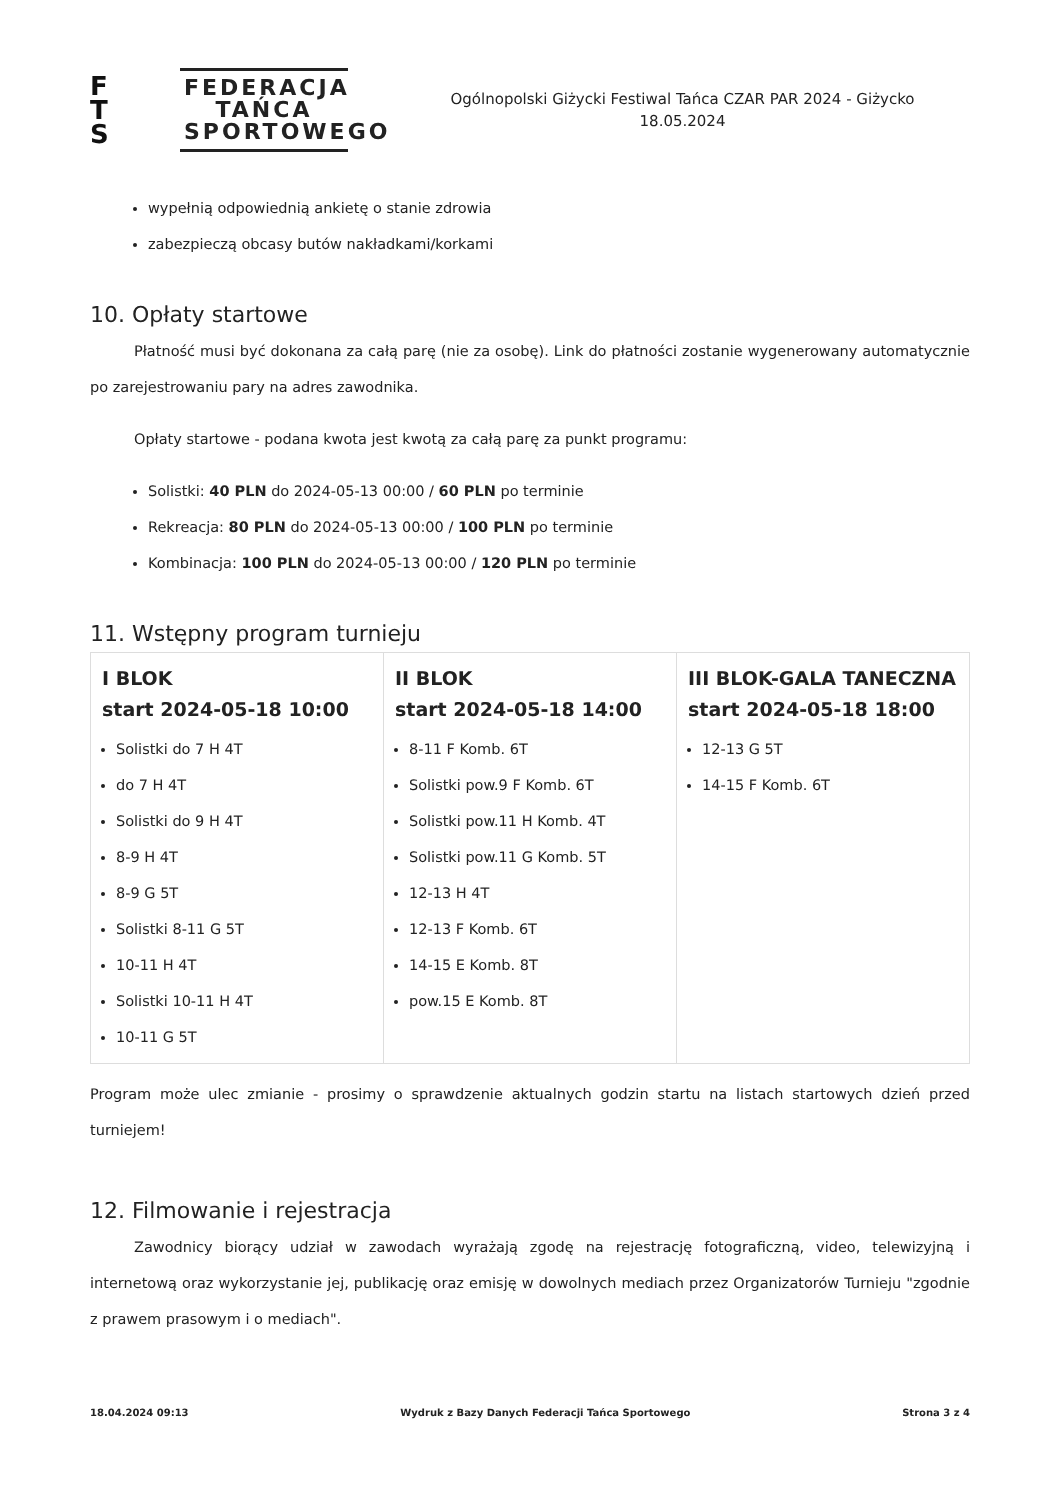F
T
S
FEDERACJA TAŃCA SPORTOWEGO
Ogólnopolski Giżycki Festiwal Tańca CZAR PAR 2024 - Giżycko
18.05.2024
wypełnią odpowiednią ankietę o stanie zdrowia
zabezpieczą obcasy butów nakładkami/korkami
10. Opłaty startowe
Płatność musi być dokonana za całą parę (nie za osobę). Link do płatności zostanie wygenerowany automatycznie po zarejestrowaniu pary na adres zawodnika.
Opłaty startowe - podana kwota jest kwotą za całą parę za punkt programu:
Solistki: 40 PLN do 2024-05-13 00:00 / 60 PLN po terminie
Rekreacja: 80 PLN do 2024-05-13 00:00 / 100 PLN po terminie
Kombinacja: 100 PLN do 2024-05-13 00:00 / 120 PLN po terminie
11. Wstępny program turnieju
| I BLOK start 2024-05-18 10:00 Solistki do 7 H 4T do 7 H 4T Solistki do 9 H 4T 8-9 H 4T 8-9 G 5T Solistki 8-11 G 5T 10-11 H 4T Solistki 10-11 H 4T 10-11 G 5T | II BLOK start 2024-05-18 14:00 8-11 F Komb. 6T Solistki pow.9 F Komb. 6T Solistki pow.11 H Komb. 4T Solistki pow.11 G Komb. 5T 12-13 H 4T 12-13 F Komb. 6T 14-15 E Komb. 8T pow.15 E Komb. 8T | III BLOK-GALA TANECZNA start 2024-05-18 18:00 12-13 G 5T 14-15 F Komb. 6T |
Program może ulec zmianie - prosimy o sprawdzenie aktualnych godzin startu na listach startowych dzień przed turniejem!
12. Filmowanie i rejestracja
Zawodnicy biorący udział w zawodach wyrażają zgodę na rejestrację fotograficzną, video, telewizyjną i internetową oraz wykorzystanie jej, publikację oraz emisję w dowolnych mediach przez Organizatorów Turnieju "zgodnie z prawem prasowym i o mediach".
18.04.2024 09:13 Wydruk z Bazy Danych Federacji Tańca Sportowego Strona 3 z 4